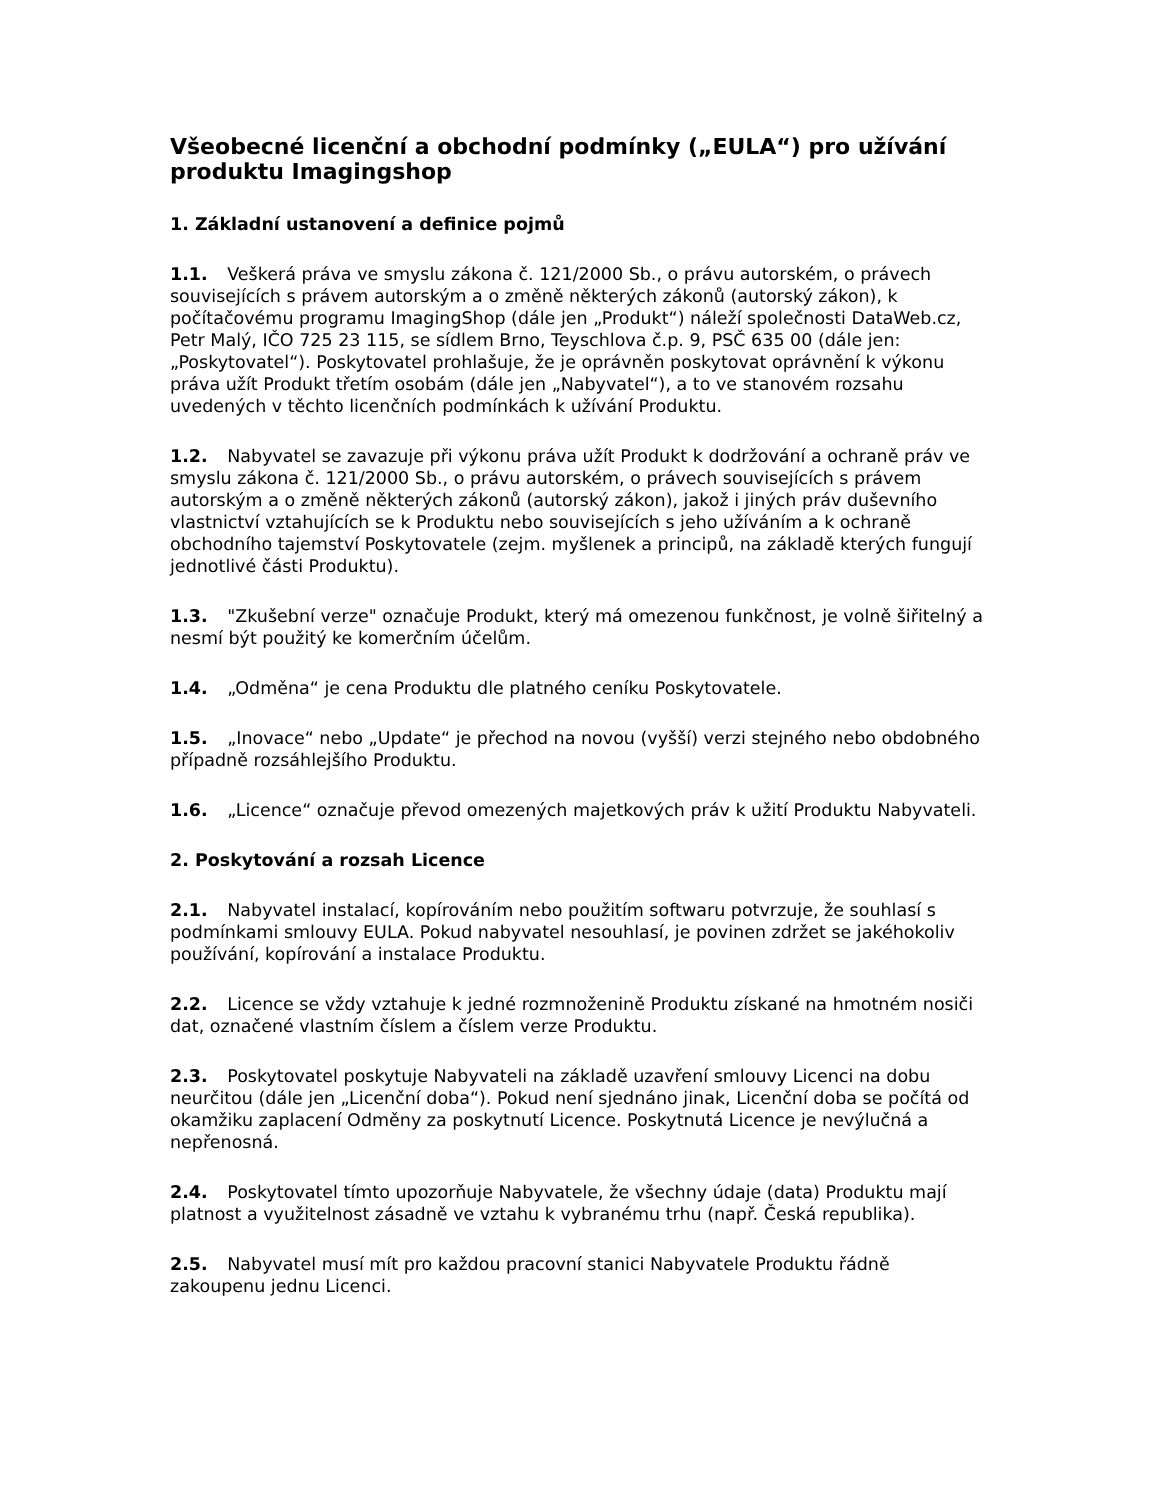Všeobecné licenční a obchodní podmínky („EULA“) pro užívání produktu Imagingshop
1. Základní ustanovení a definice pojmů
1.1. Veškerá práva ve smyslu zákona č. 121/2000 Sb., o právu autorském, o právech souvisejících s právem autorským a o změně některých zákonů (autorský zákon), k počítačovému programu ImagingShop (dále jen „Produkt“) náleží společnosti DataWeb.cz, Petr Malý, IČO 725 23 115, se sídlem Brno, Teyschlova č.p. 9, PSČ 635 00 (dále jen: „Poskytovatel“). Poskytovatel prohlašuje, že je oprávněn poskytovat oprávnění k výkonu práva užít Produkt třetím osobám (dále jen „Nabyvatel“), a to ve stanovém rozsahu uvedených v těchto licenčních podmínkách k užívání Produktu.
1.2. Nabyvatel se zavazuje při výkonu práva užít Produkt k dodržování a ochraně práv ve smyslu zákona č. 121/2000 Sb., o právu autorském, o právech souvisejících s právem autorským a o změně některých zákonů (autorský zákon), jakož i jiných práv duševního vlastnictví vztahujících se k Produktu nebo souvisejících s jeho užíváním a k ochraně obchodního tajemství Poskytovatele (zejm. myšlenek a principů, na základě kterých fungují jednotlivé části Produktu).
1.3. "Zkušební verze" označuje Produkt, který má omezenou funkčnost, je volně šiřitelný a nesmí být použitý ke komerčním účelům.
1.4. „Odměna“ je cena Produktu dle platného ceníku Poskytovatele.
1.5. „Inovace“ nebo „Update“ je přechod na novou (vyšší) verzi stejného nebo obdobného případně rozsáhlejšího Produktu.
1.6. „Licence“ označuje převod omezených majetkových práv k užití Produktu Nabyvateli.
2. Poskytování a rozsah Licence
2.1. Nabyvatel instalací, kopírováním nebo použitím softwaru potvrzuje, že souhlasí s podmínkami smlouvy EULA. Pokud nabyvatel nesouhlasí, je povinen zdržet se jakéhokoliv používání, kopírování a instalace Produktu.
2.2. Licence se vždy vztahuje k jedné rozmnoženině Produktu získané na hmotném nosiči dat, označené vlastním číslem a číslem verze Produktu.
2.3. Poskytovatel poskytuje Nabyvateli na základě uzavření smlouvy Licenci na dobu neurčitou (dále jen „Licenční doba“). Pokud není sjednáno jinak, Licenční doba se počítá od okamžiku zaplacení Odměny za poskytnutí Licence. Poskytnutá Licence je nevýlučná a nepřenosná.
2.4. Poskytovatel tímto upozorňuje Nabyvatele, že všechny údaje (data) Produktu mají platnost a využitelnost zásadně ve vztahu k vybranému trhu (např. Česká republika).
2.5. Nabyvatel musí mít pro každou pracovní stanici Nabyvatele Produktu řádně zakoupenu jednu Licenci.